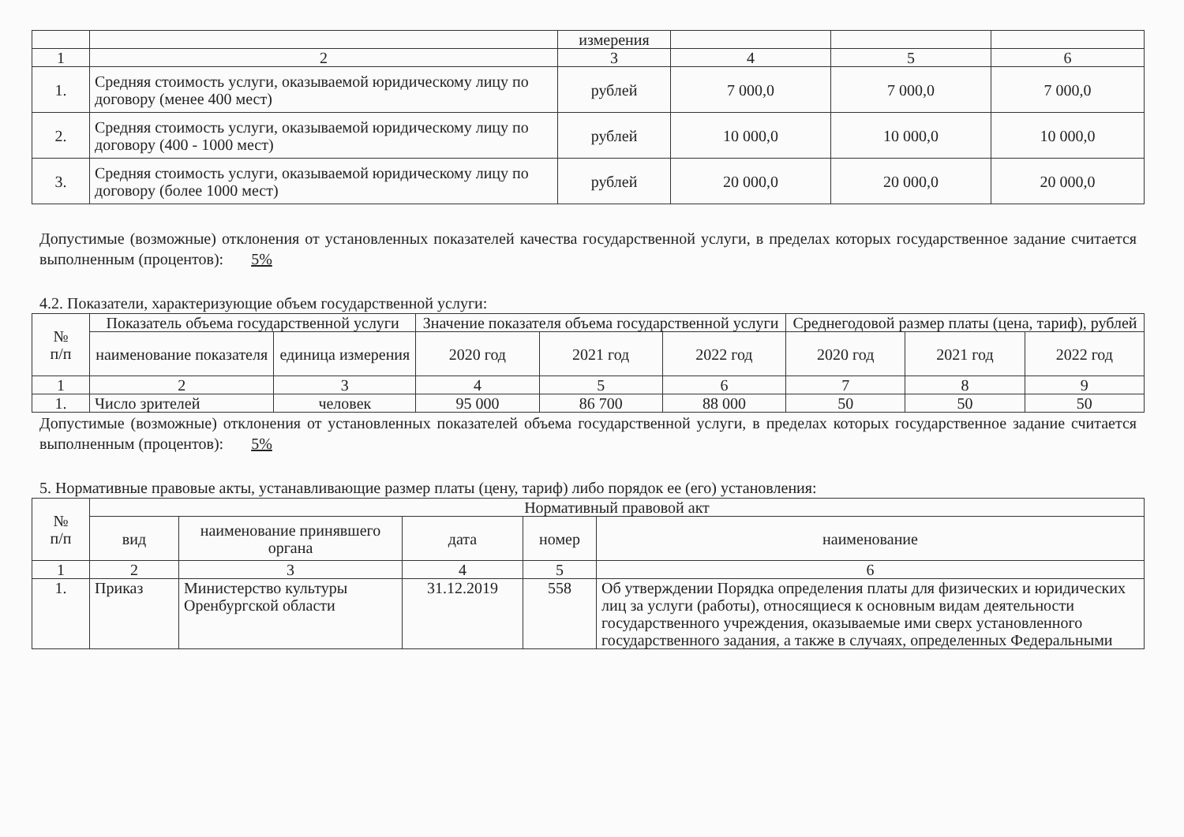| | | измерения | | | |
| 1 | 2 | 3 | 4 | 5 | 6 |
| 1. | Средняя стоимость услуги, оказываемой юридическому лицу по договору (менее 400 мест) | рублей | 7 000,0 | 7 000,0 | 7 000,0 |
| 2. | Средняя стоимость услуги, оказываемой юридическому лицу по договору (400 - 1000 мест) | рублей | 10 000,0 | 10 000,0 | 10 000,0 |
| 3. | Средняя стоимость услуги, оказываемой юридическому лицу по договору (более 1000 мест) | рублей | 20 000,0 | 20 000,0 | 20 000,0 |
Допустимые (возможные) отклонения от установленных показателей качества государственной услуги, в пределах которых государственное задание считается выполненным (процентов): 5%
4.2. Показатели, характеризующие объем государственной услуги:
| № п/п | Показатель объема государственной услуги | | Значение показателя объема государственной услуги | | | Среднегодовой размер платы (цена, тариф), рублей | | |
| | наименование показателя | единица измерения | 2020 год | 2021 год | 2022 год | 2020 год | 2021 год | 2022 год |
| 1 | 2 | 3 | 4 | 5 | 6 | 7 | 8 | 9 |
| 1. | Число зрителей | человек | 95 000 | 86 700 | 88 000 | 50 | 50 | 50 |
Допустимые (возможные) отклонения от установленных показателей объема государственной услуги, в пределах которых государственное задание считается выполненным (процентов): 5%
5. Нормативные правовые акты, устанавливающие размер платы (цену, тариф) либо порядок ее (его) установления:
| № п/п | Нормативный правовой акт | | | | |
| | вид | наименование принявшего органа | дата | номер | наименование |
| 1 | 2 | 3 | 4 | 5 | 6 |
| 1. | Приказ | Министерство культуры Оренбургской области | 31.12.2019 | 558 | Об утверждении Порядка определения платы для физических и юридических лиц за услуги (работы), относящиеся к основным видам деятельности государственного учреждения, оказываемые ими сверх установленного государственного задания, а также в случаях, определенных Федеральными |